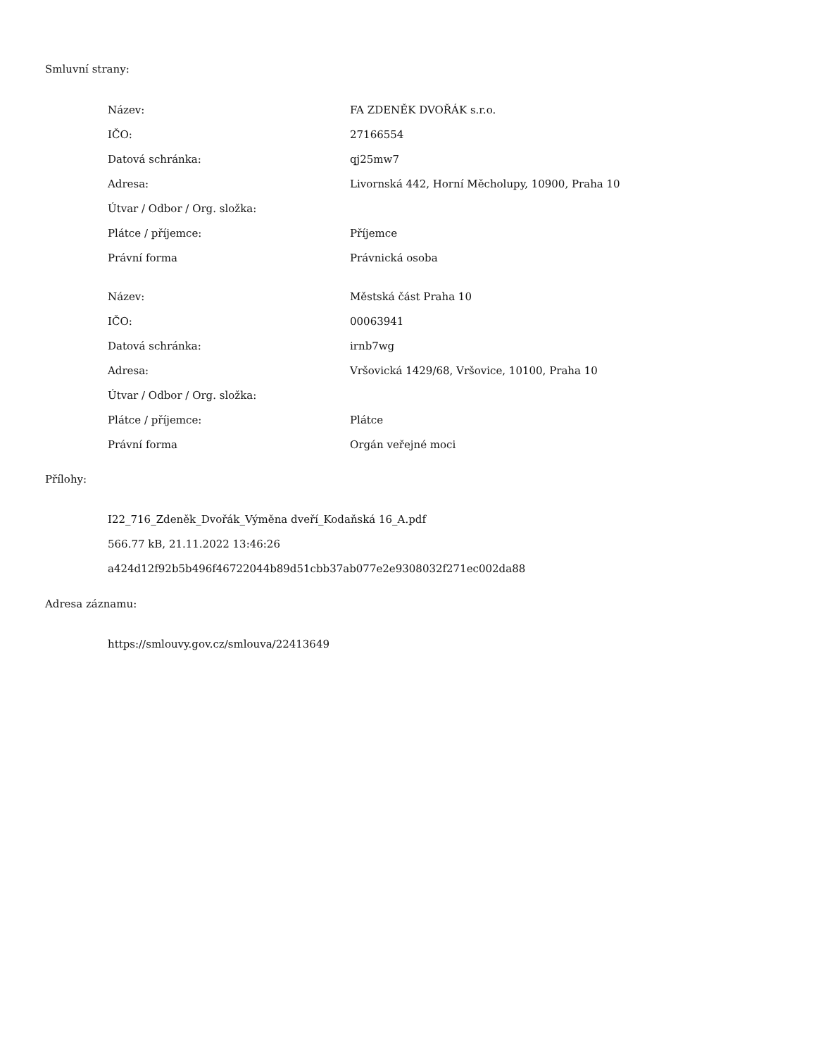Smluvní strany:
| Název: | FA ZDENĚK DVOŘÁK s.r.o. |
| IČO: | 27166554 |
| Datová schránka: | qj25mw7 |
| Adresa: | Livornská 442, Horní Měcholupy, 10900, Praha 10 |
| Útvar / Odbor / Org. složka: | |
| Plátce / příjemce: | Příjemce |
| Právní forma | Právnická osoba |
| Název: | Městská část Praha 10 |
| IČO: | 00063941 |
| Datová schránka: | irnb7wg |
| Adresa: | Vršovická 1429/68, Vršovice, 10100, Praha 10 |
| Útvar / Odbor / Org. složka: | |
| Plátce / příjemce: | Plátce |
| Právní forma | Orgán veřejné moci |
Přílohy:
I22_716_Zdeněk_Dvořák_Výměna dveří_Kodaňská 16_A.pdf
566.77 kB, 21.11.2022 13:46:26
a424d12f92b5b496f46722044b89d51cbb37ab077e2e9308032f271ec002da88
Adresa záznamu:
https://smlouvy.gov.cz/smlouva/22413649